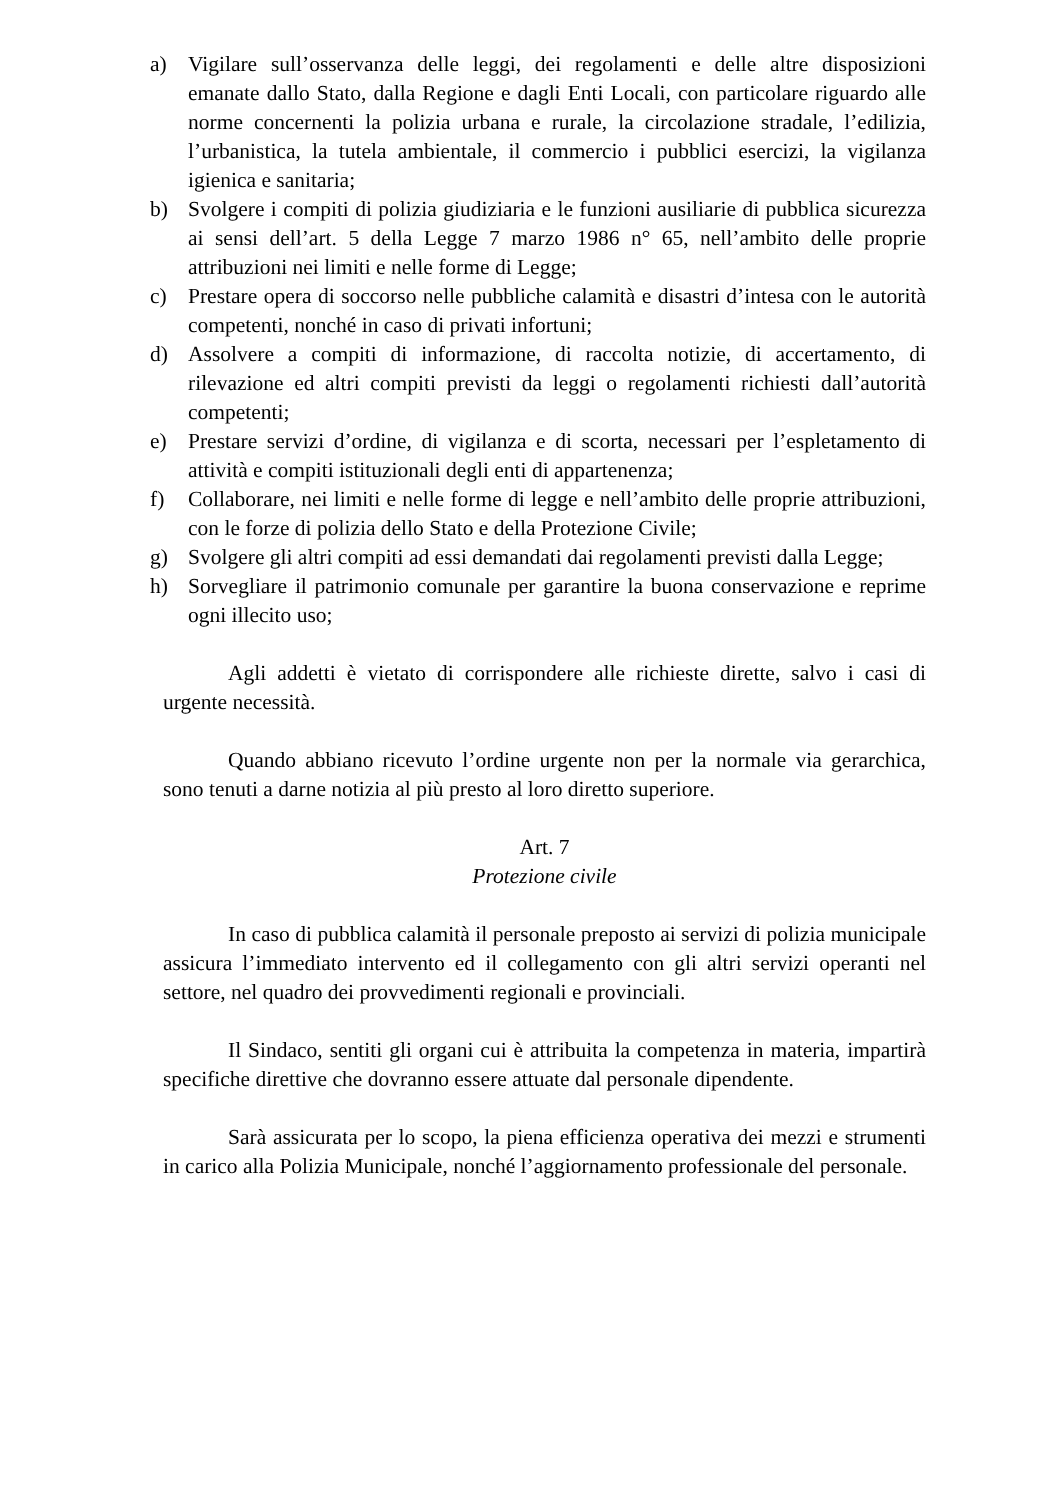a) Vigilare sull’osservanza delle leggi, dei regolamenti e delle altre disposizioni emanate dallo Stato, dalla Regione e dagli Enti Locali, con particolare riguardo alle norme concernenti la polizia urbana e rurale, la circolazione stradale, l’edilizia, l’urbanistica, la tutela ambientale, il commercio i pubblici esercizi, la vigilanza igienica e sanitaria;
b) Svolgere i compiti di polizia giudiziaria e le funzioni ausiliarie di pubblica sicurezza ai sensi dell’art. 5 della Legge 7 marzo 1986 n° 65, nell’ambito delle proprie attribuzioni nei limiti e nelle forme di Legge;
c) Prestare opera di soccorso nelle pubbliche calamità e disastri d’intesa con le autorità competenti, nonché in caso di privati infortuni;
d) Assolvere a compiti di informazione, di raccolta notizie, di accertamento, di rilevazione ed altri compiti previsti da leggi o regolamenti richiesti dall’autorità competenti;
e) Prestare servizi d’ordine, di vigilanza e di scorta, necessari per l’espletamento di attività e compiti istituzionali degli enti di appartenenza;
f) Collaborare, nei limiti e nelle forme di legge e nell’ambito delle proprie attribuzioni, con le forze di polizia dello Stato e della Protezione Civile;
g) Svolgere gli altri compiti ad essi demandati dai regolamenti previsti dalla Legge;
h) Sorvegliare il patrimonio comunale per garantire la buona conservazione e reprime ogni illecito uso;
Agli addetti è vietato di corrispondere alle richieste dirette, salvo i casi di urgente necessità.
Quando abbiano ricevuto l’ordine urgente non per la normale via gerarchica, sono tenuti a darne notizia al più presto al loro diretto superiore.
Art. 7
Protezione civile
In caso di pubblica calamità il personale preposto ai servizi di polizia municipale assicura l’immediato intervento ed il collegamento con gli altri servizi operanti nel settore, nel quadro dei provvedimenti regionali e provinciali.
Il Sindaco, sentiti gli organi cui è attribuita la competenza in materia, impartirà specifiche direttive che dovranno essere attuate dal personale dipendente.
Sarà assicurata per lo scopo, la piena efficienza operativa dei mezzi e strumenti in carico alla Polizia Municipale, nonché l’aggiornamento professionale del personale.